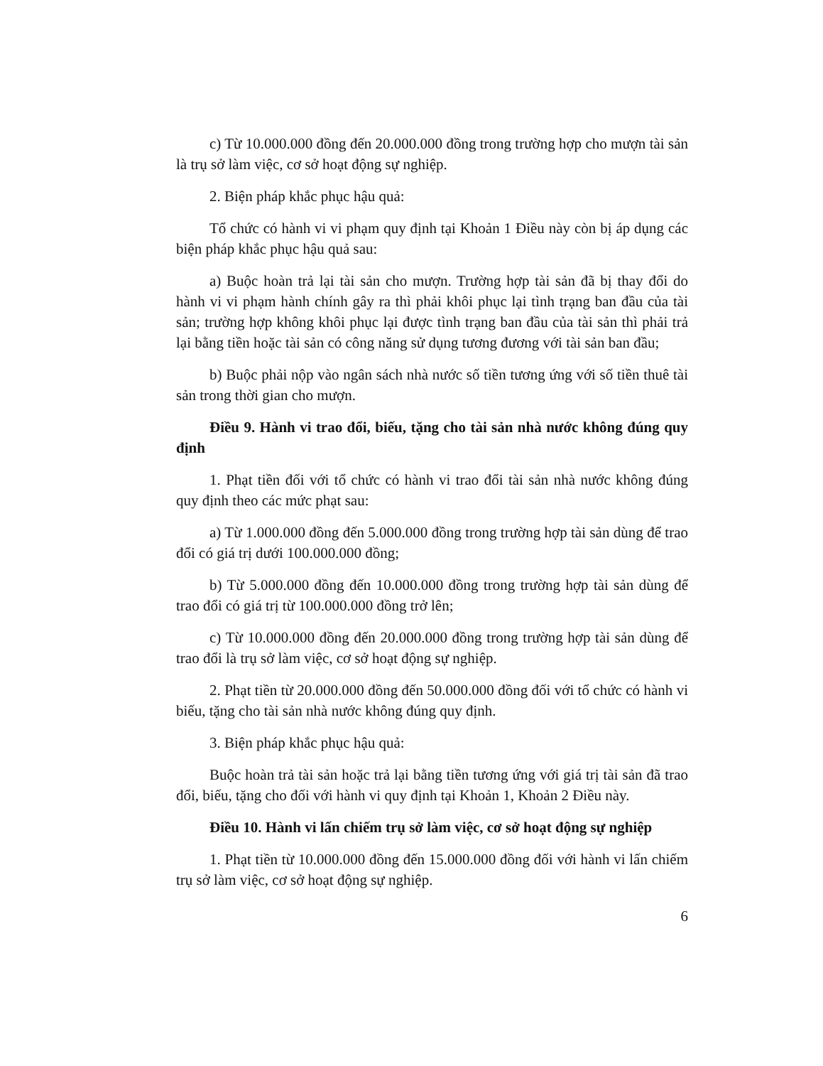c) Từ 10.000.000 đồng đến 20.000.000 đồng trong trường hợp cho mượn tài sản là trụ sở làm việc, cơ sở hoạt động sự nghiệp.
2. Biện pháp khắc phục hậu quả:
Tổ chức có hành vi vi phạm quy định tại Khoản 1 Điều này còn bị áp dụng các biện pháp khắc phục hậu quả sau:
a) Buộc hoàn trả lại tài sản cho mượn. Trường hợp tài sản đã bị thay đổi do hành vi vi phạm hành chính gây ra thì phải khôi phục lại tình trạng ban đầu của tài sản; trường hợp không khôi phục lại được tình trạng ban đầu của tài sản thì phải trả lại bằng tiền hoặc tài sản có công năng sử dụng tương đương với tài sản ban đầu;
b) Buộc phải nộp vào ngân sách nhà nước số tiền tương ứng với số tiền thuê tài sản trong thời gian cho mượn.
Điều 9. Hành vi trao đổi, biếu, tặng cho tài sản nhà nước không đúng quy định
1. Phạt tiền đối với tổ chức có hành vi trao đổi tài sản nhà nước không đúng quy định theo các mức phạt sau:
a) Từ 1.000.000 đồng đến 5.000.000 đồng trong trường hợp tài sản dùng để trao đổi có giá trị dưới 100.000.000 đồng;
b) Từ 5.000.000 đồng đến 10.000.000 đồng trong trường hợp tài sản dùng để trao đổi có giá trị từ 100.000.000 đồng trở lên;
c) Từ 10.000.000 đồng đến 20.000.000 đồng trong trường hợp tài sản dùng để trao đổi là trụ sở làm việc, cơ sở hoạt động sự nghiệp.
2. Phạt tiền từ 20.000.000 đồng đến 50.000.000 đồng đối với tổ chức có hành vi biếu, tặng cho tài sản nhà nước không đúng quy định.
3. Biện pháp khắc phục hậu quả:
Buộc hoàn trả tài sản hoặc trả lại bằng tiền tương ứng với giá trị tài sản đã trao đổi, biếu, tặng cho đối với hành vi quy định tại Khoản 1, Khoản 2 Điều này.
Điều 10. Hành vi lấn chiếm trụ sở làm việc, cơ sở hoạt động sự nghiệp
1. Phạt tiền từ 10.000.000 đồng đến 15.000.000 đồng đối với hành vi lấn chiếm trụ sở làm việc, cơ sở hoạt động sự nghiệp.
6